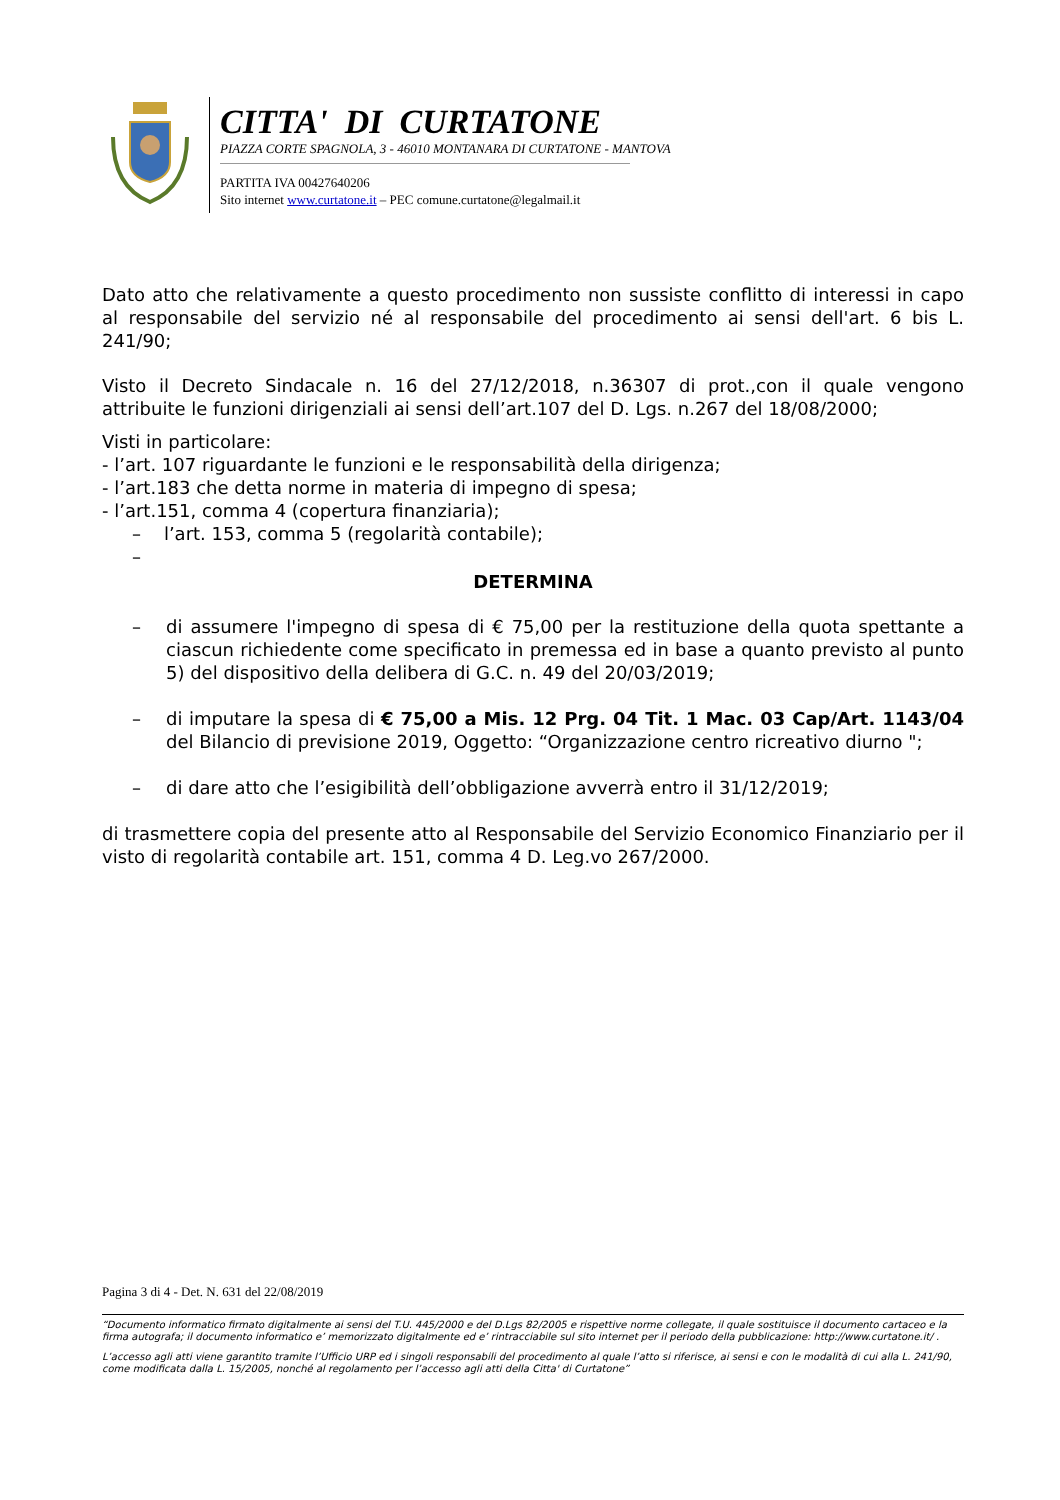CITTA' DI CURTATONE
PIAZZA CORTE SPAGNOLA, 3 - 46010 MONTANARA DI CURTATONE - MANTOVA
PARTITA IVA 00427640206
Sito internet www.curtatone.it – PEC comune.curtatone@legalmail.it
Dato atto che relativamente a questo procedimento non sussiste conflitto di interessi in capo al responsabile del servizio né al responsabile del procedimento ai sensi dell'art. 6 bis L. 241/90;
Visto il Decreto Sindacale n. 16 del 27/12/2018, n.36307 di prot.,con il quale vengono attribuite le funzioni dirigenziali ai sensi dell’art.107 del D. Lgs. n.267 del 18/08/2000;
Visti in particolare:
- l’art. 107 riguardante le funzioni e le responsabilità della dirigenza;
- l’art.183 che detta norme in materia di impegno di spesa;
- l’art.151, comma 4 (copertura finanziaria);
– l’art. 153, comma 5 (regolarità contabile);
–
DETERMINA
– di assumere l'impegno di spesa di € 75,00 per la restituzione della quota spettante a ciascun richiedente come specificato in premessa ed in base a quanto previsto al punto 5) del dispositivo della delibera di G.C. n. 49 del 20/03/2019;
– di imputare la spesa di € 75,00 a Mis. 12 Prg. 04 Tit. 1 Mac. 03 Cap/Art. 1143/04 del Bilancio di previsione 2019, Oggetto: “Organizzazione centro ricreativo diurno ";
– di dare atto che l’esigibilità dell’obbligazione avverrà entro il 31/12/2019;
di trasmettere copia del presente atto al Responsabile del Servizio Economico Finanziario per il visto di regolarità contabile art. 151, comma 4 D. Leg.vo 267/2000.
Pagina 3 di 4 - Det. N. 631 del 22/08/2019
“Documento informatico firmato digitalmente ai sensi del T.U. 445/2000 e del D.Lgs 82/2005 e rispettive norme collegate, il quale sostituisce il documento cartaceo e la firma autografa; il documento informatico e’ memorizzato digitalmente ed e’ rintracciabile sul sito internet per il periodo della pubblicazione: http://www.curtatone.it/ .
L’accesso agli atti viene garantito tramite l’Ufficio URP ed i singoli responsabili del procedimento al quale l’atto si riferisce, ai sensi e con le modalità di cui alla L. 241/90, come modificata dalla L. 15/2005, nonché al regolamento per l’accesso agli atti della Citta' di Curtatone”